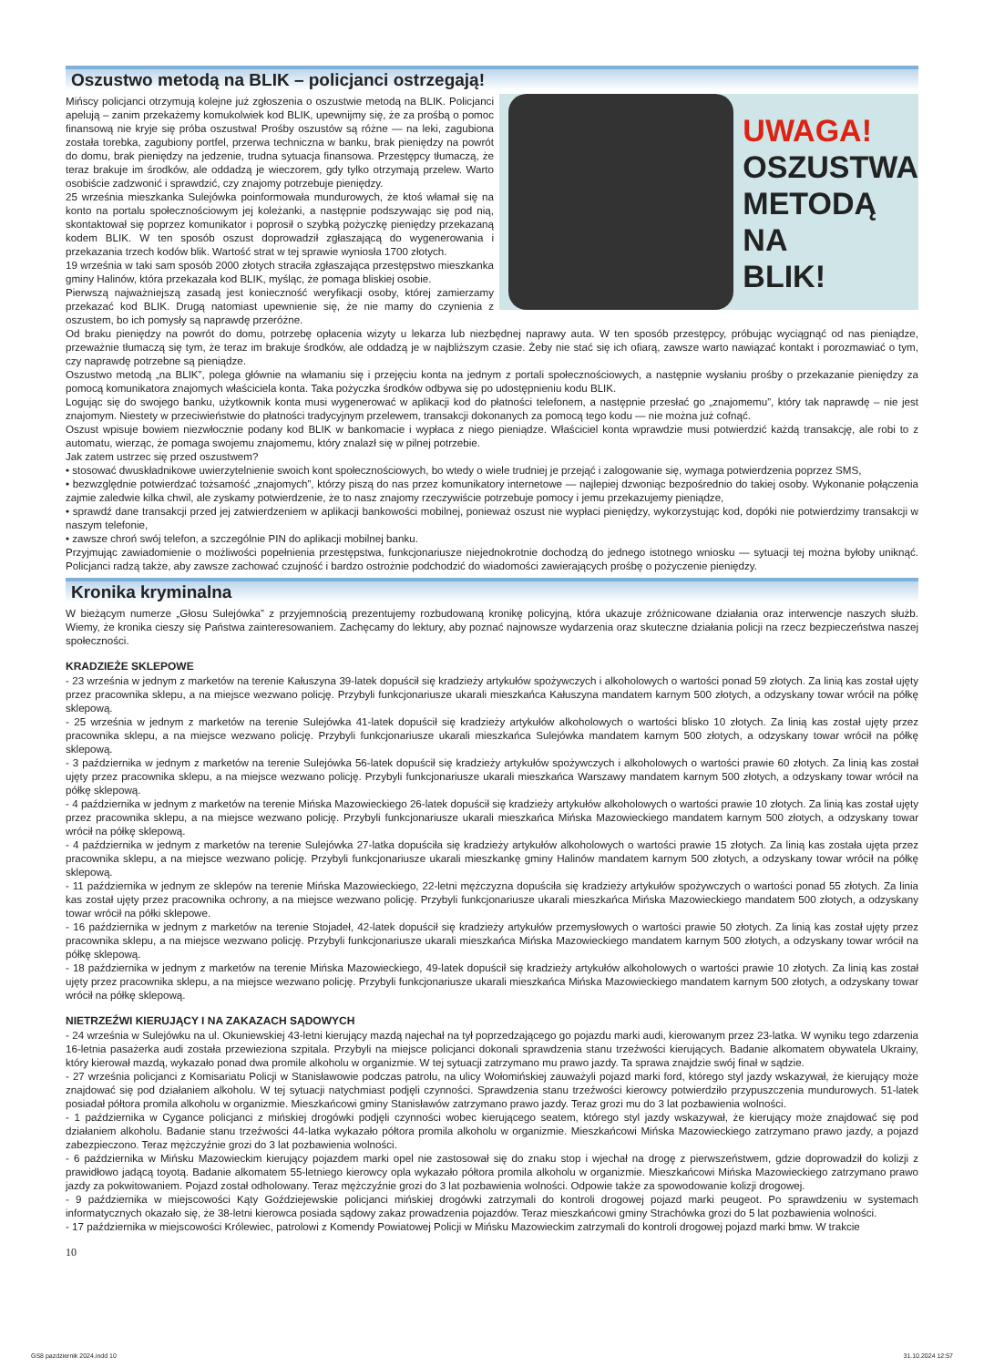Oszustwo metodą na BLIK – policjanci ostrzegają!
UWAGA!
OSZUSTWA
METODĄ NA
BLIK!
Mińscy policjanci otrzymują kolejne już zgłoszenia o oszustwie metodą na BLIK. Policjanci apelują – zanim przekażemy komukolwiek kod BLIK, upewnijmy się, że za prośbą o pomoc finansową nie kryje się próba oszustwa! Prośby oszustów są różne — na leki, zagubiona została torebka, zagubiony portfel, przerwa techniczna w banku, brak pieniędzy na powrót do domu, brak pieniędzy na jedzenie, trudna sytuacja finansowa. Przestępcy tłumaczą, że teraz brakuje im środków, ale oddadzą je wieczorem, gdy tylko otrzymają przelew. Warto osobiście zadzwonić i sprawdzić, czy znajomy potrzebuje pieniędzy.
25 września mieszkanka Sulejówka poinformowała mundurowych, że ktoś włamał się na konto na portalu społecznościowym jej koleżanki, a następnie podszywając się pod nią, skontaktował się poprzez komunikator i poprosił o szybką pożyczkę pieniędzy przekazaną kodem BLIK. W ten sposób oszust doprowadził zgłaszającą do wygenerowania i przekazania trzech kodów blik. Wartość strat w tej sprawie wyniosła 1700 złotych.
19 września w taki sam sposób 2000 złotych straciła zgłaszająca przestępstwo mieszkanka gminy Halinów, która przekazała kod BLIK, myśląc, że pomaga bliskiej osobie.
Pierwszą najważniejszą zasadą jest konieczność weryfikacji osoby, której zamierzamy przekazać kod BLIK. Drugą natomiast upewnienie się, że nie mamy do czynienia z oszustem, bo ich pomysły są naprawdę przeróżne.
Od braku pieniędzy na powrót do domu, potrzebę opłacenia wizyty u lekarza lub niezbędnej naprawy auta. W ten sposób przestępcy, próbując wyciągnąć od nas pieniądze, przeważnie tłumaczą się tym, że teraz im brakuje środków, ale oddadzą je w najbliższym czasie. Żeby nie stać się ich ofiarą, zawsze warto nawiązać kontakt i porozmawiać o tym, czy naprawdę potrzebne są pieniądze.
Oszustwo metodą „na BLIK”, polega głównie na włamaniu się i przejęciu konta na jednym z portali społecznościowych, a następnie wysłaniu prośby o przekazanie pieniędzy za pomocą komunikatora znajomych właściciela konta. Taka pożyczka środków odbywa się po udostępnieniu kodu BLIK.
Logując się do swojego banku, użytkownik konta musi wygenerować w aplikacji kod do płatności telefonem, a następnie przesłać go „znajomemu”, który tak naprawdę – nie jest znajomym. Niestety w przeciwieństwie do płatności tradycyjnym przelewem, transakcji dokonanych za pomocą tego kodu — nie można już cofnąć.
Oszust wpisuje bowiem niezwłocznie podany kod BLIK w bankomacie i wypłaca z niego pieniądze. Właściciel konta wprawdzie musi potwierdzić każdą transakcję, ale robi to z automatu, wierząc, że pomaga swojemu znajomemu, który znalazł się w pilnej potrzebie.
Jak zatem ustrzec się przed oszustwem?
• stosować dwuskładnikowe uwierzytelnienie swoich kont społecznościowych, bo wtedy o wiele trudniej je przejąć i zalogowanie się, wymaga potwierdzenia poprzez SMS,
• bezwzględnie potwierdzać tożsamość „znajomych”, którzy piszą do nas przez komunikatory internetowe — najlepiej dzwoniąc bezpośrednio do takiej osoby. Wykonanie połączenia zajmie zaledwie kilka chwil, ale zyskamy potwierdzenie, że to nasz znajomy rzeczywiście potrzebuje pomocy i jemu przekazujemy pieniądze,
• sprawdź dane transakcji przed jej zatwierdzeniem w aplikacji bankowości mobilnej, ponieważ oszust nie wypłaci pieniędzy, wykorzystując kod, dopóki nie potwierdzimy transakcji w naszym telefonie,
• zawsze chroń swój telefon, a szczególnie PIN do aplikacji mobilnej banku.
Przyjmując zawiadomienie o możliwości popełnienia przestępstwa, funkcjonariusze niejednokrotnie dochodzą do jednego istotnego wniosku — sytuacji tej można byłoby uniknąć. Policjanci radzą także, aby zawsze zachować czujność i bardzo ostrożnie podchodzić do wiadomości zawierających prośbę o pożyczenie pieniędzy.
Kronika kryminalna
W bieżącym numerze „Głosu Sulejówka” z przyjemnością prezentujemy rozbudowaną kronikę policyjną, która ukazuje zróżnicowane działania oraz interwencje naszych służb. Wiemy, że kronika cieszy się Państwa zainteresowaniem. Zachęcamy do lektury, aby poznać najnowsze wydarzenia oraz skuteczne działania policji na rzecz bezpieczeństwa naszej społeczności.
KRADZIEŻE SKLEPOWE
- 23 września w jednym z marketów na terenie Kałuszyna 39-latek dopuścił się kradzieży artykułów spożywczych i alkoholowych o wartości ponad 59 złotych. Za linią kas został ujęty przez pracownika sklepu, a na miejsce wezwano policję. Przybyli funkcjonariusze ukarali mieszkańca Kałuszyna mandatem karnym 500 złotych, a odzyskany towar wrócił na półkę sklepową.
- 25 września w jednym z marketów na terenie Sulejówka 41-latek dopuścił się kradzieży artykułów alkoholowych o wartości blisko 10 złotych. Za linią kas został ujęty przez pracownika sklepu, a na miejsce wezwano policję. Przybyli funkcjonariusze ukarali mieszkańca Sulejówka mandatem karnym 500 złotych, a odzyskany towar wrócił na półkę sklepową.
- 3 października w jednym z marketów na terenie Sulejówka 56-latek dopuścił się kradzieży artykułów spożywczych i alkoholowych o wartości prawie 60 złotych. Za linią kas został ujęty przez pracownika sklepu, a na miejsce wezwano policję. Przybyli funkcjonariusze ukarali mieszkańca Warszawy mandatem karnym 500 złotych, a odzyskany towar wrócił na półkę sklepową.
- 4 października w jednym z marketów na terenie Mińska Mazowieckiego 26-latek dopuścił się kradzieży artykułów alkoholowych o wartości prawie 10 złotych. Za linią kas został ujęty przez pracownika sklepu, a na miejsce wezwano policję. Przybyli funkcjonariusze ukarali mieszkańca Mińska Mazowieckiego mandatem karnym 500 złotych, a odzyskany towar wrócił na półkę sklepową.
- 4 października w jednym z marketów na terenie Sulejówka 27-latka dopuściła się kradzieży artykułów alkoholowych o wartości prawie 15 złotych. Za linią kas została ujęta przez pracownika sklepu, a na miejsce wezwano policję. Przybyli funkcjonariusze ukarali mieszkankę gminy Halinów mandatem karnym 500 złotych, a odzyskany towar wrócił na półkę sklepową.
- 11 października w jednym ze sklepów na terenie Mińska Mazowieckiego, 22-letni mężczyzna dopuściła się kradzieży artykułów spożywczych o wartości ponad 55 złotych. Za linia kas został ujęty przez pracownika ochrony, a na miejsce wezwano policję. Przybyli funkcjonariusze ukarali mieszkańca Mińska Mazowieckiego mandatem 500 złotych, a odzyskany towar wrócił na półki sklepowe.
- 16 października w jednym z marketów na terenie Stojadeł, 42-latek dopuścił się kradzieży artykułów przemysłowych o wartości prawie 50 złotych. Za linią kas został ujęty przez pracownika sklepu, a na miejsce wezwano policję. Przybyli funkcjonariusze ukarali mieszkańca Mińska Mazowieckiego mandatem karnym 500 złotych, a odzyskany towar wrócił na półkę sklepową.
- 18 października w jednym z marketów na terenie Mińska Mazowieckiego, 49-latek dopuścił się kradzieży artykułów alkoholowych o wartości prawie 10 złotych. Za linią kas został ujęty przez pracownika sklepu, a na miejsce wezwano policję. Przybyli funkcjonariusze ukarali mieszkańca Mińska Mazowieckiego mandatem karnym 500 złotych, a odzyskany towar wrócił na półkę sklepową.
NIETRZEŹWI KIERUJĄCY I NA ZAKAZACH SĄDOWYCH
- 24 września w Sulejówku na ul. Okuniewskiej 43-letni kierujący mazdą najechał na tył poprzedzającego go pojazdu marki audi, kierowanym przez 23-latka. W wyniku tego zdarzenia 16-letnia pasażerka audi została przewieziona szpitala. Przybyli na miejsce policjanci dokonali sprawdzenia stanu trzeźwości kierujących. Badanie alkomatem obywatela Ukrainy, który kierował mazdą, wykazało ponad dwa promile alkoholu w organizmie. W tej sytuacji zatrzymano mu prawo jazdy. Ta sprawa znajdzie swój finał w sądzie.
- 27 września policjanci z Komisariatu Policji w Stanisławowie podczas patrolu, na ulicy Wołomińskiej zauważyli pojazd marki ford, którego styl jazdy wskazywał, że kierujący może znajdować się pod działaniem alkoholu. W tej sytuacji natychmiast podjęli czynności. Sprawdzenia stanu trzeźwości kierowcy potwierdziło przypuszczenia mundurowych. 51-latek posiadał półtora promila alkoholu w organizmie. Mieszkańcowi gminy Stanisławów zatrzymano prawo jazdy. Teraz grozi mu do 3 lat pozbawienia wolności.
- 1 października w Cygance policjanci z mińskiej drogówki podjęli czynności wobec kierującego seatem, którego styl jazdy wskazywał, że kierujący może znajdować się pod działaniem alkoholu. Badanie stanu trzeźwości 44-latka wykazało półtora promila alkoholu w organizmie. Mieszkańcowi Mińska Mazowieckiego zatrzymano prawo jazdy, a pojazd zabezpieczono. Teraz mężczyźnie grozi do 3 lat pozbawienia wolności.
- 6 października w Mińsku Mazowieckim kierujący pojazdem marki opel nie zastosował się do znaku stop i wjechał na drogę z pierwszeństwem, gdzie doprowadził do kolizji z prawidłowo jadącą toyotą. Badanie alkomatem 55-letniego kierowcy opla wykazało półtora promila alkoholu w organizmie. Mieszkańcowi Mińska Mazowieckiego zatrzymano prawo jazdy za pokwitowaniem. Pojazd został odholowany. Teraz mężczyźnie grozi do 3 lat pozbawienia wolności. Odpowie także za spowodowanie kolizji drogowej.
- 9 października w miejscowości Kąty Goździejewskie policjanci mińskiej drogówki zatrzymali do kontroli drogowej pojazd marki peugeot. Po sprawdzeniu w systemach informatycznych okazało się, że 38-letni kierowca posiada sądowy zakaz prowadzenia pojazdów. Teraz mieszkańcowi gminy Strachówka grozi do 5 lat pozbawienia wolności.
- 17 października w miejscowości Królewiec, patrolowi z Komendy Powiatowej Policji w Mińsku Mazowieckim zatrzymali do kontroli drogowej pojazd marki bmw. W trakcie
10
GS8 pazdziernik 2024.indd 10 31.10.2024 12:57